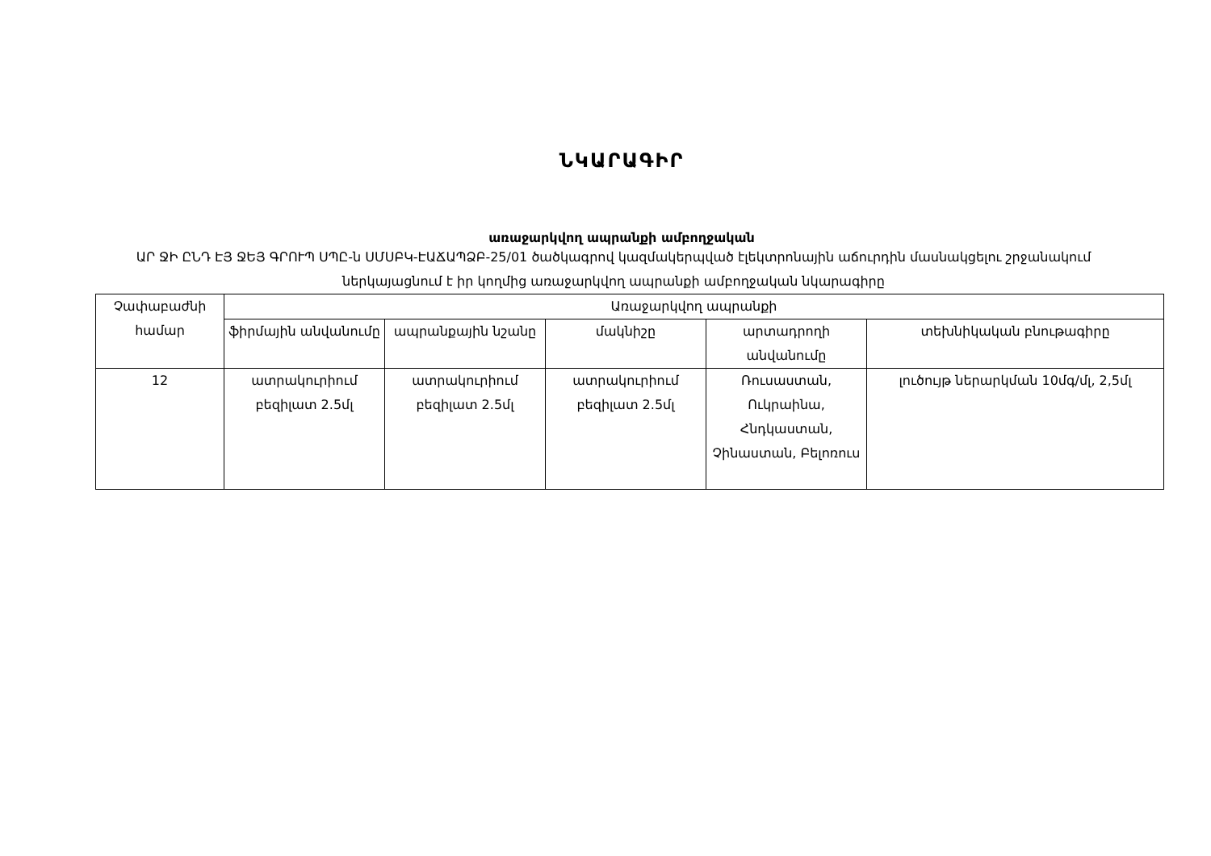ՆԿԱՐԱԳԻՐ
առաջարկվող ապրանքի ամբողջական
ԱՐ ՋԻ ԸՆԴ ԷՅ ՋԵՅ ԳՐՈՒՊ ՍՊԸ-ն ՍՄՍԲԿ-ԷԱՃԱՊՁԲ-25/01 ծածկագրով կազմակերպված էլեկտրոնային աճուրդին մասնակցելու շրջանակում ներկայացնում է իր կողմից առաջարկվող ապրանքի ամբողջական նկարագիրը
| Չափաբաժնի համար | Առաջարկվող ապրանքի | | | | |
| --- | --- | --- | --- | --- | --- |
| | ֆիրմային անվանումը | ապրանքային նշանը | մակնիշը | արտադրողի անվանումը | տեխնիկական բնութագիրը |
| 12 | ատրակուրիում բեզիլատ 2.5մլ | ատրակուրիում բեզիլատ 2.5մլ | ատրակուրիում բեզիլատ 2.5մլ | Ռուսաստան, Ուկրաինա, Հնդկաստան, Չինաստան, Բելոռուս | լուծույթ ներարկման 10մգ/մլ, 2,5մլ |